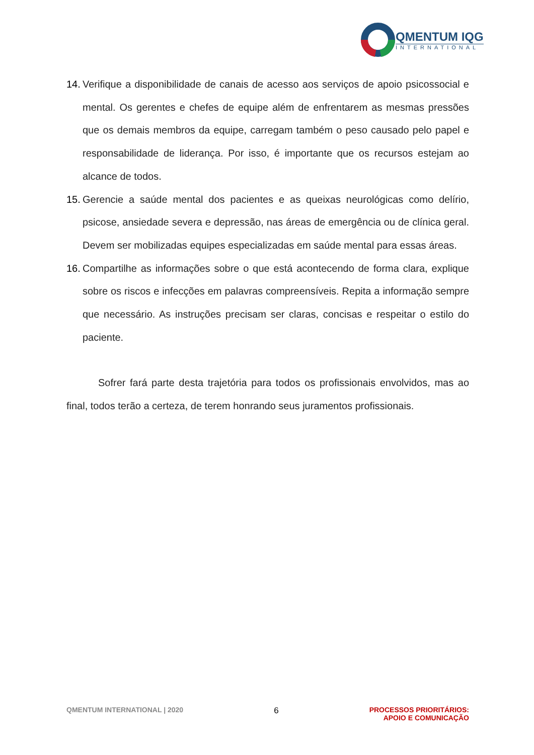QMENTUM IQG
INTERNATIONAL
14.
Verifique a disponibilidade de canais de acesso aos serviços de apoio psicossocial e mental. Os gerentes e chefes de equipe além de enfrentarem as mesmas pressões que os demais membros da equipe, carregam também o peso causado pelo papel e responsabilidade de liderança. Por isso, é importante que os recursos estejam ao alcance de todos.
15.
Gerencie a saúde mental dos pacientes e as queixas neurológicas como delírio, psicose, ansiedade severa e depressão, nas áreas de emergência ou de clínica geral. Devem ser mobilizadas equipes especializadas em saúde mental para essas áreas.
16.
Compartilhe as informações sobre o que está acontecendo de forma clara, explique sobre os riscos e infecções em palavras compreensíveis. Repita a informação sempre que necessário. As instruções precisam ser claras, concisas e respeitar o estilo do paciente.
Sofrer fará parte desta trajetória para todos os profissionais envolvidos, mas ao final, todos terão a certeza, de terem honrando seus juramentos profissionais.
QMENTUM INTERNATIONAL | 2020 6 PROCESSOS PRIORITÁRIOS:
APOIO E COMUNICAÇÃO